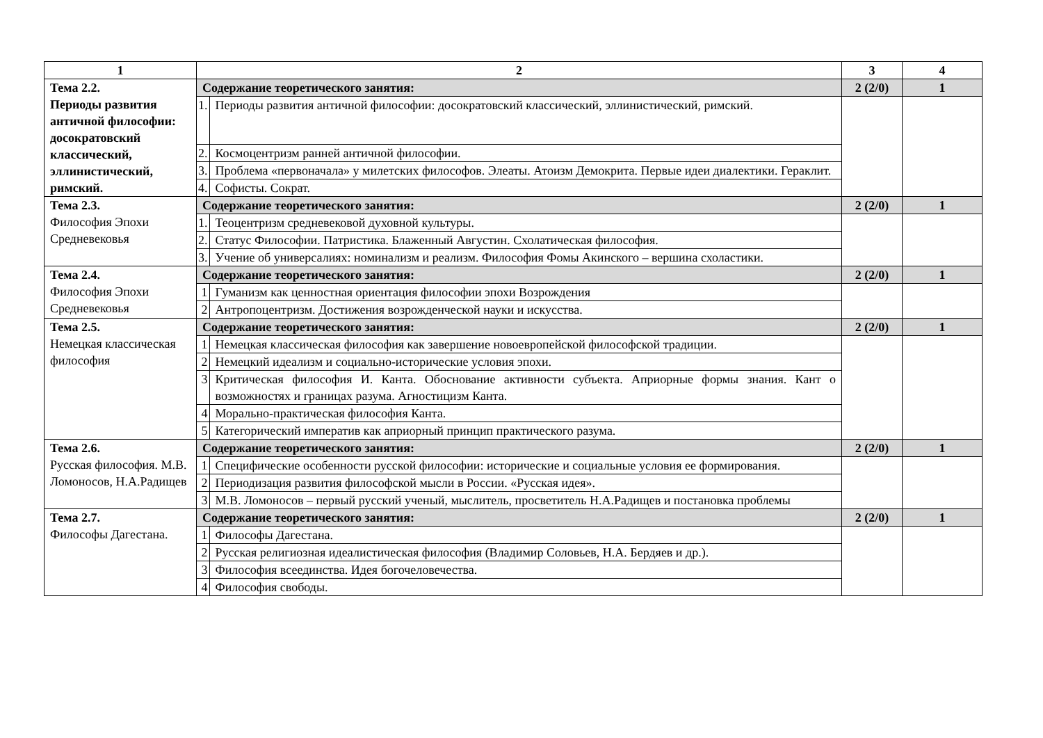| 1 | 2 | | 3 | 4 |
| --- | --- | --- | --- | --- |
| Тема 2.2. Периоды развития античной философии: досократовский классический, эллинистический, римский. | Содержание теоретического занятия: | | 2 (2/0) | 1 |
| | 1. | Периоды развития античной философии: досократовский классический, эллинистический, римский. | | |
| | 2. | Космоцентризм ранней античной философии. | | |
| | 3. | Проблема «первоначала» у милетских философов. Элеаты. Атоизм Демокрита. Первые идеи диалектики. Гераклит. | | |
| | 4. | Софисты. Сократ. | | |
| Тема 2.3. Философия Эпохи Средневековья | Содержание теоретического занятия: | | 2 (2/0) | 1 |
| | 1. | Теоцентризм средневековой духовной культуры. | | |
| | 2. | Статус Философии. Патристика. Блаженный Августин. Схолатическая философия. | | |
| | 3. | Учение об универсалиях: номинализм и реализм. Философия Фомы Акинского – вершина схоластики. | | |
| Тема 2.4. Философия Эпохи Средневековья | Содержание теоретического занятия: | | 2 (2/0) | 1 |
| | 1 | Гуманизм как ценностная ориентация философии эпохи Возрождения | | |
| | 2 | Антропоцентризм. Достижения возрожденческой науки и искусства. | | |
| Тема 2.5. Немецкая классическая философия | Содержание теоретического занятия: | | 2 (2/0) | 1 |
| | 1 | Немецкая классическая философия как завершение новоевропейской философской традиции. | | |
| | 2 | Немецкий идеализм и социально-исторические условия эпохи. | | |
| | 3 | Критическая философия И. Канта. Обоснование активности субъекта. Априорные формы знания. Кант о возможностях и границах разума. Агностицизм Канта. | | |
| | 4 | Морально-практическая философия Канта. | | |
| | 5 | Категорический императив как априорный принцип практического разума. | | |
| Тема 2.6. Русская философия. М.В. Ломоносов, Н.А.Радищев | Содержание теоретического занятия: | | 2 (2/0) | 1 |
| | 1 | Специфические особенности русской философии: исторические и социальные условия ее формирования. | | |
| | 2 | Периодизация развития философской мысли в России. «Русская идея». | | |
| | 3 | М.В. Ломоносов – первый русский ученый, мыслитель, просветитель Н.А.Радищев и постановка проблемы | | |
| Тема 2.7. Философы Дагестана. | Содержание теоретического занятия: | | 2 (2/0) | 1 |
| | 1 | Философы Дагестана. | | |
| | 2 | Русская религиозная идеалистическая философия (Владимир Соловьев, Н.А. Бердяев и др.). | | |
| | 3 | Философия всеединства. Идея богочеловечества. | | |
| | 4 | Философия свободы. | | |